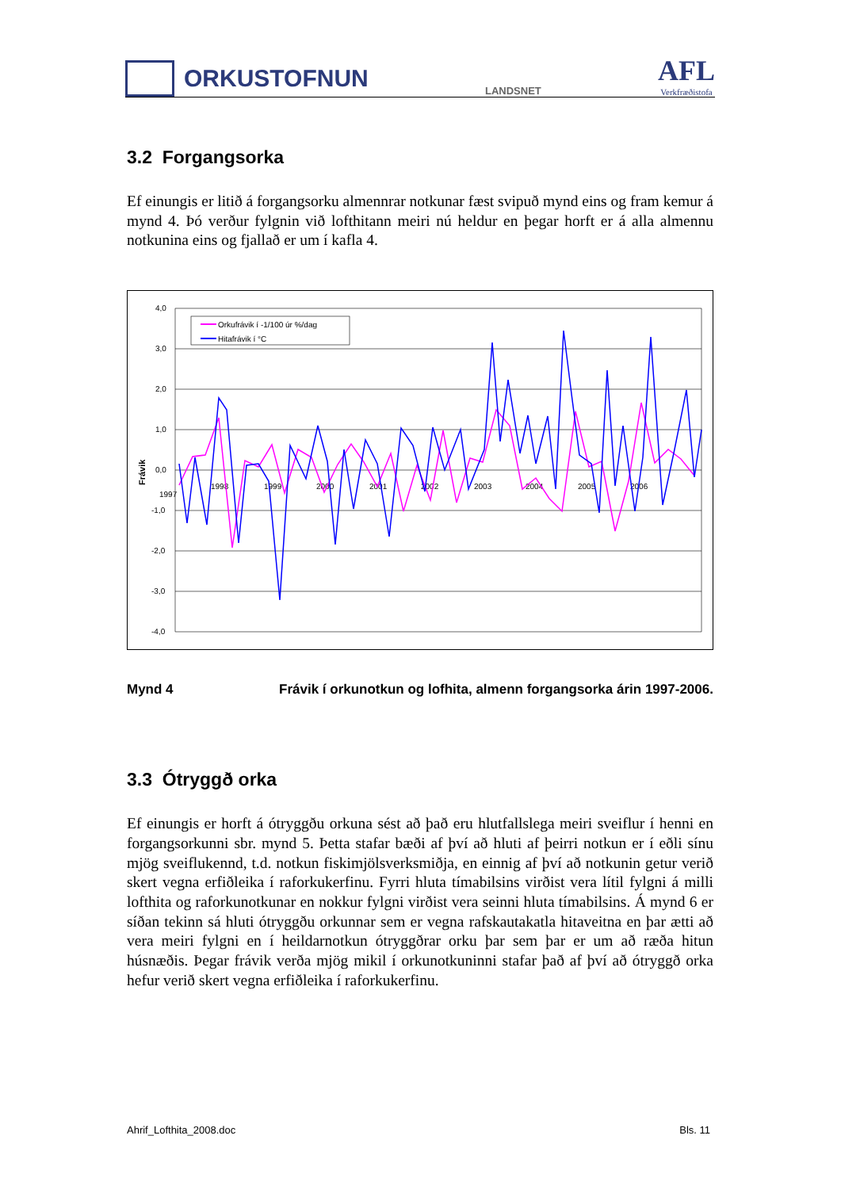ORKUSTOFNUN
LANDSNET
AFL
Verkfræðistofa
3.2 Forgangsorka
Ef einungis er litið á forgangsorku almennrar notkunar fæst svipuð mynd eins og fram kemur á mynd 4. Þó verður fylgnin við lofthitann meiri nú heldur en þegar horft er á alla almennu notkunina eins og fjallað er um í kafla 4.
4,0
3,0
2,0
1,0
0,0
-1,0
-2,0
-3,0
-4,0
Frávik
1997
1998
1999
2000
2001
2002
2003
2004
2005
2006
Orkufrávik í -1/100 úr %/dag
Hitafrávik í °C
Mynd 4 Frávik í orkunotkun og lofhita, almenn forgangsorka árin 1997-2006.
3.3 Ótryggð orka
Ef einungis er horft á ótryggðu orkuna sést að það eru hlutfallslega meiri sveiflur í henni en forgangsorkunni sbr. mynd 5. Þetta stafar bæði af því að hluti af þeirri notkun er í eðli sínu mjög sveiflukennd, t.d. notkun fiskimjölsverksmiðja, en einnig af því að notkunin getur verið skert vegna erfiðleika í raforkukerfinu. Fyrri hluta tímabilsins virðist vera lítil fylgni á milli lofthita og raforkunotkunar en nokkur fylgni virðist vera seinni hluta tímabilsins. Á mynd 6 er síðan tekinn sá hluti ótryggðu orkunnar sem er vegna rafskautakatla hitaveitna en þar ætti að vera meiri fylgni en í heildarnotkun ótryggðrar orku þar sem þar er um að ræða hitun húsnæðis. Þegar frávik verða mjög mikil í orkunotkuninni stafar það af því að ótryggð orka hefur verið skert vegna erfiðleika í raforkukerfinu.
Ahrif_Lofthita_2008.doc Bls. 11